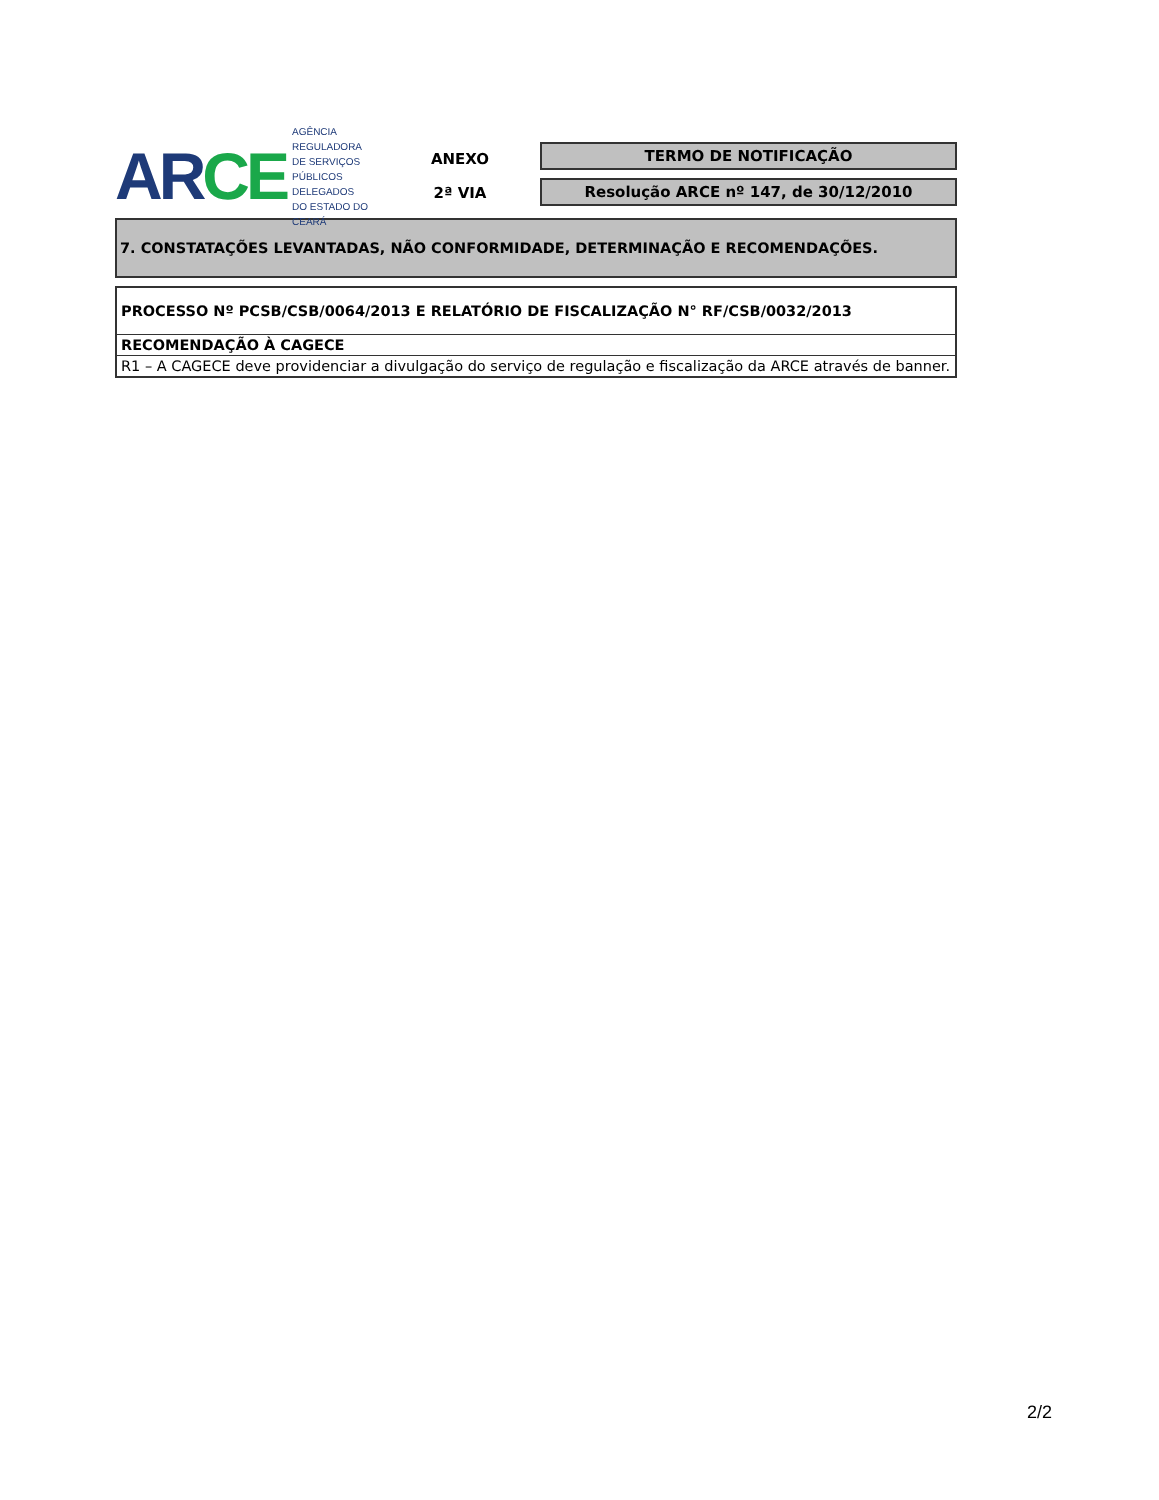AR CE
AGÊNCIA REGULADORA
DE SERVIÇOS PÚBLICOS
DELEGADOS
DO ESTADO DO CEARÁ
ANEXO
2ª VIA
TERMO DE NOTIFICAÇÃO
Resolução ARCE nº 147, de 30/12/2010
7. CONSTATAÇÕES LEVANTADAS, NÃO CONFORMIDADE, DETERMINAÇÃO E RECOMENDAÇÕES.
| PROCESSO Nº PCSB/CSB/0064/2013 E RELATÓRIO DE FISCALIZAÇÃO N° RF/CSB/0032/2013 |
| RECOMENDAÇÃO À CAGECE |
| R1 – A CAGECE deve providenciar a divulgação do serviço de regulação e fiscalização da ARCE através de banner. |
2/2